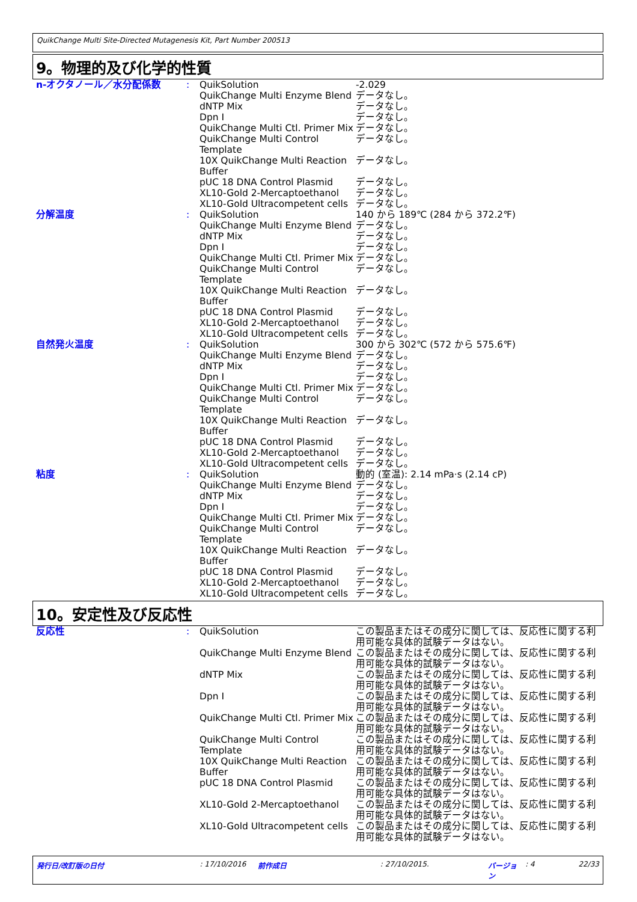QuikChange Multi Site-Directed Mutagenesis Kit, Part Number 200513
9。物理的及び化学的性質
| n-オクタノール／水分配係数 | : | QuikSolution | -2.029 |
| | | QuikChange Multi Enzyme Blend | データなし。 |
| | | dNTP Mix | データなし。 |
| | | Dpn I | データなし。 |
| | | QuikChange Multi Ctl. Primer Mix | データなし。 |
| | | QuikChange Multi Control Template | データなし。 |
| | | 10X QuikChange Multi Reaction Buffer | データなし。 |
| | | pUC 18 DNA Control Plasmid | データなし。 |
| | | XL10-Gold 2-Mercaptoethanol | データなし。 |
| | | XL10-Gold Ultracompetent cells | データなし。 |
| 分解温度 | : | QuikSolution | 140 から 189℃ (284 から 372.2℉) |
| | | QuikChange Multi Enzyme Blend | データなし。 |
| | | dNTP Mix | データなし。 |
| | | Dpn I | データなし。 |
| | | QuikChange Multi Ctl. Primer Mix | データなし。 |
| | | QuikChange Multi Control Template | データなし。 |
| | | 10X QuikChange Multi Reaction Buffer | データなし。 |
| | | pUC 18 DNA Control Plasmid | データなし。 |
| | | XL10-Gold 2-Mercaptoethanol | データなし。 |
| | | XL10-Gold Ultracompetent cells | データなし。 |
| 自然発火温度 | : | QuikSolution | 300 から 302℃ (572 から 575.6℉) |
| | | QuikChange Multi Enzyme Blend | データなし。 |
| | | dNTP Mix | データなし。 |
| | | Dpn I | データなし。 |
| | | QuikChange Multi Ctl. Primer Mix | データなし。 |
| | | QuikChange Multi Control Template | データなし。 |
| | | 10X QuikChange Multi Reaction Buffer | データなし。 |
| | | pUC 18 DNA Control Plasmid | データなし。 |
| | | XL10-Gold 2-Mercaptoethanol | データなし。 |
| | | XL10-Gold Ultracompetent cells | データなし。 |
| 粘度 | : | QuikSolution | 動的 (室温): 2.14 mPa·s (2.14 cP) |
| | | QuikChange Multi Enzyme Blend | データなし。 |
| | | dNTP Mix | データなし。 |
| | | Dpn I | データなし。 |
| | | QuikChange Multi Ctl. Primer Mix | データなし。 |
| | | QuikChange Multi Control Template | データなし。 |
| | | 10X QuikChange Multi Reaction Buffer | データなし。 |
| | | pUC 18 DNA Control Plasmid | データなし。 |
| | | XL10-Gold 2-Mercaptoethanol | データなし。 |
| | | XL10-Gold Ultracompetent cells | データなし。 |
10。安定性及び反応性
| 反応性 | : | QuikSolution | この製品またはその成分に関しては、反応性に関する利用可能な具体的試験データはない。 |
| | | QuikChange Multi Enzyme Blend | この製品またはその成分に関しては、反応性に関する利用可能な具体的試験データはない。 |
| | | dNTP Mix | この製品またはその成分に関しては、反応性に関する利用可能な具体的試験データはない。 |
| | | Dpn I | この製品またはその成分に関しては、反応性に関する利用可能な具体的試験データはない。 |
| | | QuikChange Multi Ctl. Primer Mix | この製品またはその成分に関しては、反応性に関する利用可能な具体的試験データはない。 |
| | | QuikChange Multi Control Template | この製品またはその成分に関しては、反応性に関する利用可能な具体的試験データはない。 |
| | | 10X QuikChange Multi Reaction Buffer | この製品またはその成分に関しては、反応性に関する利用可能な具体的試験データはない。 |
| | | pUC 18 DNA Control Plasmid | この製品またはその成分に関しては、反応性に関する利用可能な具体的試験データはない。 |
| | | XL10-Gold 2-Mercaptoethanol | この製品またはその成分に関しては、反応性に関する利用可能な具体的試験データはない。 |
| | | XL10-Gold Ultracompetent cells | この製品またはその成分に関しては、反応性に関する利用可能な具体的試験データはない。 |
発行日/改訂版の日付: 17/10/2016 前作成日: 27/10/2015. バージョン : 4 22/33